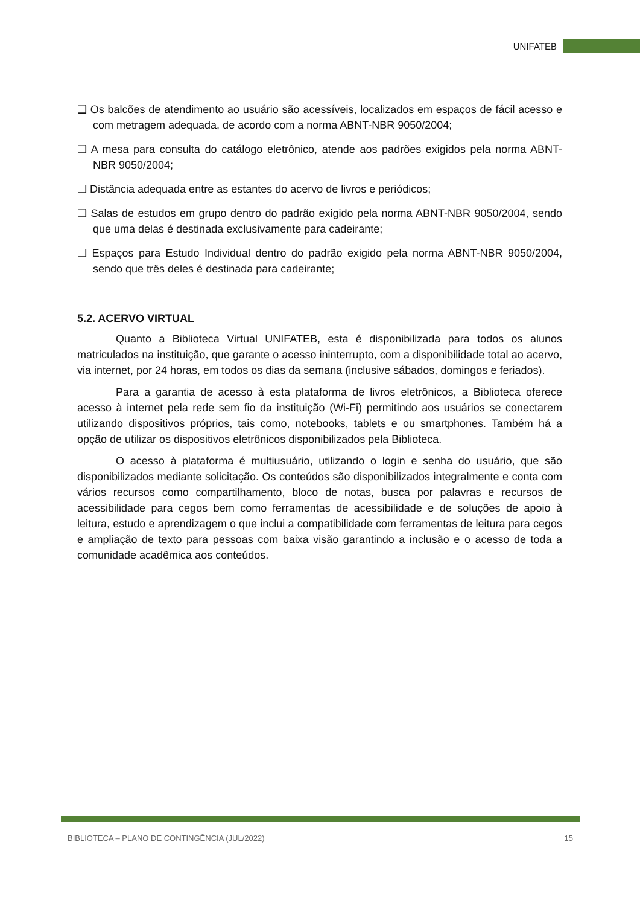UNIFATEB
❑ Os balcões de atendimento ao usuário são acessíveis, localizados em espaços de fácil acesso e com metragem adequada, de acordo com a norma ABNT-NBR 9050/2004;
❑ A mesa para consulta do catálogo eletrônico, atende aos padrões exigidos pela norma ABNT-NBR 9050/2004;
❑ Distância adequada entre as estantes do acervo de livros e periódicos;
❑ Salas de estudos em grupo dentro do padrão exigido pela norma ABNT-NBR 9050/2004, sendo que uma delas é destinada exclusivamente para cadeirante;
❑ Espaços para Estudo Individual dentro do padrão exigido pela norma ABNT-NBR 9050/2004, sendo que três deles é destinada para cadeirante;
5.2. ACERVO VIRTUAL
Quanto a Biblioteca Virtual UNIFATEB, esta é disponibilizada para todos os alunos matriculados na instituição, que garante o acesso ininterrupto, com a disponibilidade total ao acervo, via internet, por 24 horas, em todos os dias da semana (inclusive sábados, domingos e feriados).
Para a garantia de acesso à esta plataforma de livros eletrônicos, a Biblioteca oferece acesso à internet pela rede sem fio da instituição (Wi-Fi) permitindo aos usuários se conectarem utilizando dispositivos próprios, tais como, notebooks, tablets e ou smartphones. Também há a opção de utilizar os dispositivos eletrônicos disponibilizados pela Biblioteca.
O acesso à plataforma é multiusuário, utilizando o login e senha do usuário, que são disponibilizados mediante solicitação. Os conteúdos são disponibilizados integralmente e conta com vários recursos como compartilhamento, bloco de notas, busca por palavras e recursos de acessibilidade para cegos bem como ferramentas de acessibilidade e de soluções de apoio à leitura, estudo e aprendizagem o que inclui a compatibilidade com ferramentas de leitura para cegos e ampliação de texto para pessoas com baixa visão garantindo a inclusão e o acesso de toda a comunidade acadêmica aos conteúdos.
BIBLIOTECA – PLANO DE CONTINGÊNCIA (JUL/2022) 15